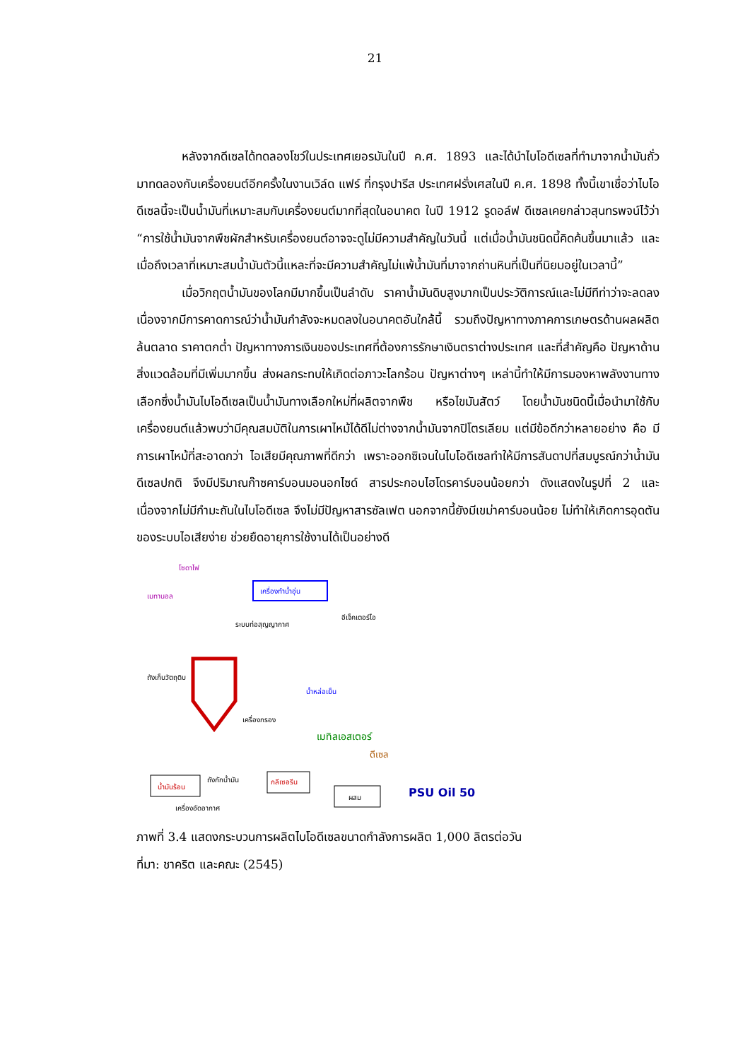21
หลังจากดีเซลได้ทดลองโชว์ในประเทศเยอรมันในปี ค.ศ. 1893 และได้นำไบโอดีเซลที่ทำมาจากน้ำมันถั่วมาทดลองกับเครื่องยนต์อีกครั้งในงานเวิล์ด แฟร์ ที่กรุงปารีส ประเทศฝรั่งเศสในปี ค.ศ. 1898 ทั้งนี้เขาเชื่อว่าไบโอดีเซลนี้จะเป็นน้ำมันที่เหมาะสมกับเครื่องยนต์มากที่สุดในอนาคต ในปี 1912 รูดอล์ฟ ดีเซลเคยกล่าวสุนทรพจน์ไว้ว่า “การใช้น้ำมันจากพืชผักสำหรับเครื่องยนต์อาจจะดูไม่มีความสำคัญในวันนี้ แต่เมื่อน้ำมันชนิดนี้คิดค้นขึ้นมาแล้ว และเมื่อถึงเวลาที่เหมาะสมน้ำมันตัวนี้แหละที่จะมีความสำคัญไม่แพ้น้ำมันที่มาจากถ่านหินที่เป็นที่นิยมอยู่ในเวลานี้”
เมื่อวิกฤตน้ำมันของโลกมีมากขึ้นเป็นลำดับ ราคาน้ำมันดิบสูงมากเป็นประวัติการณ์และไม่มีทีท่าว่าจะลดลง เนื่องจากมีการคาดการณ์ว่าน้ำมันกำลังจะหมดลงในอนาคตอันใกล้นี้ รวมถึงปัญหาทางภาคการเกษตรด้านผลผลิตล้นตลาด ราคาตกต่ำ ปัญหาทางการเงินของประเทศที่ต้องการรักษาเงินตราต่างประเทศ และที่สำคัญคือ ปัญหาด้านสิ่งแวดล้อมที่มีเพิ่มมากขึ้น ส่งผลกระทบให้เกิดต่อภาวะโลกร้อน ปัญหาต่างๆ เหล่านี้ทำให้มีการมองหาพลังงานทางเลือกซึ่งน้ำมันไบโอดีเซลเป็นน้ำมันทางเลือกใหม่ที่ผลิตจากพืช หรือไขมันสัตว์ โดยน้ำมันชนิดนี้เมื่อนำมาใช้กับเครื่องยนต์แล้วพบว่ามีคุณสมบัติในการเผาไหม้ได้ดีไม่ต่างจากน้ำมันจากปิโตรเลียม แต่มีข้อดีกว่าหลายอย่าง คือ มีการเผาไหม้ที่สะอาดกว่า ไอเสียมีคุณภาพที่ดีกว่า เพราะออกซิเจนในไบโอดีเซลทำให้มีการสันดาปที่สมบูรณ์กว่าน้ำมันดีเซลปกติ จึงมีปริมาณก๊าซคาร์บอนมอนอกไซด์ สารประกอบไฮโดรคาร์บอนน้อยกว่า ดังแสดงในรูปที่ 2 และเนื่องจากไม่มีกำมะถันในไบโอดีเซล จึงไม่มีปัญหาสารซัลเฟต นอกจากนี้ยังมีเขม่าคาร์บอนน้อย ไม่ทำให้เกิดการอุดตันของระบบไอเสียง่าย ช่วยยืดอายุการใช้งานได้เป็นอย่างดี
โซดาไฟ
เมทานอล
เครื่องทำน้ำอุ่น
ระบบท่อสุญญากาศ
อีเจ็คเตอร์ไอ
ถังเก็บวัตถุดิบ
น้ำหล่อเย็น
เครื่องกรอง
เมทิลเอสเตอร์
ดีเซล
ถังกักน้ำมัน
น้ำมันร้อน
กลีเซอรีน
ผสม
เครื่องอัดอากาศ
PSU Oil 50
ภาพที่ 3.4 แสดงกระบวนการผลิตไบโอดีเซลขนาดกำลังการผลิต 1,000 ลิตรต่อวัน
ที่มา: ชาคริต และคณะ (2545)